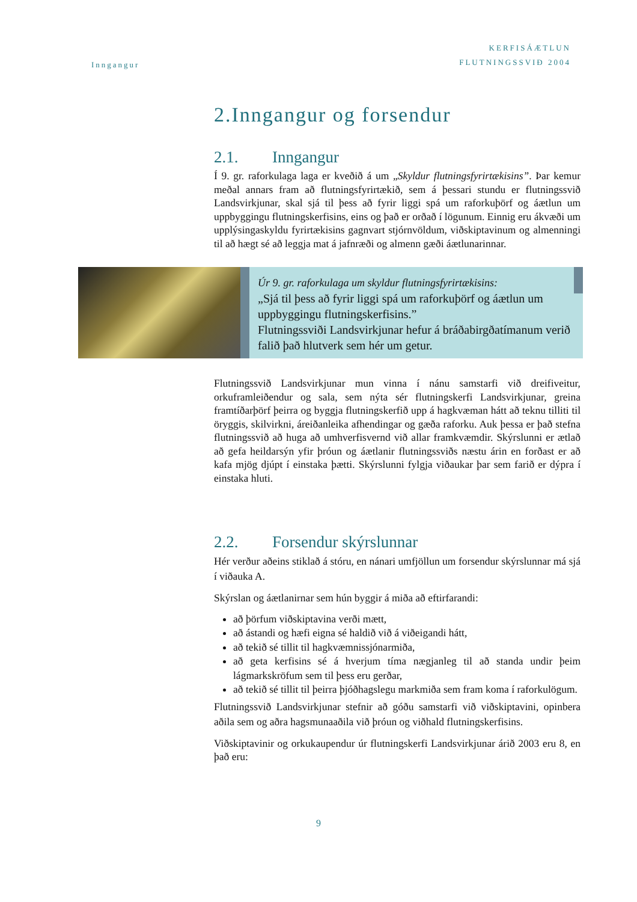Inngangur
KERFISÁÆTLUN
FLUTNINGSSVIÐ 2004
2.Inngangur og forsendur
2.1. Inngangur
Í 9. gr. raforkulaga laga er kveðið á um „Skyldur flutningsfyrirtækisins”. Þar kemur meðal annars fram að flutningsfyrirtækið, sem á þessari stundu er flutningssvið Landsvirkjunar, skal sjá til þess að fyrir liggi spá um raforkuþörf og áætlun um uppbyggingu flutningskerfisins, eins og það er orðað í lögunum. Einnig eru ákvæði um upplýsingaskyldu fyrirtækisins gagnvart stjórnvöldum, viðskiptavinum og almenningi til að hægt sé að leggja mat á jafnræði og almenn gæði áætlunarinnar.
Úr 9. gr. raforkulaga um skyldur flutningsfyrirtækisins:
„Sjá til þess að fyrir liggi spá um raforkuþörf og áætlun um uppbyggingu flutningskerfisins.”
Flutningssviði Landsvirkjunar hefur á bráðabirgðatímanum verið falið það hlutverk sem hér um getur.
Flutningssvið Landsvirkjunar mun vinna í nánu samstarfi við dreifiveitur, orkuframleiðendur og sala, sem nýta sér flutningskerfi Landsvirkjunar, greina framtíðarþörf þeirra og byggja flutningskerfið upp á hagkvæman hátt að teknu tilliti til öryggis, skilvirkni, áreiðanleika afhendingar og gæða raforku. Auk þessa er það stefna flutningssvið að huga að umhverfisvernd við allar framkvæmdir. Skýrslunni er ætlað að gefa heildarsýn yfir þróun og áætlanir flutningssviðs næstu árin en forðast er að kafa mjög djúpt í einstaka þætti. Skýrslunni fylgja viðaukar þar sem farið er dýpra í einstaka hluti.
2.2. Forsendur skýrslunnar
Hér verður aðeins stiklað á stóru, en nánari umfjöllun um forsendur skýrslunnar má sjá í viðauka A.
Skýrslan og áætlanirnar sem hún byggir á miða að eftirfarandi:
að þörfum viðskiptavina verði mætt,
að ástandi og hæfi eigna sé haldið við á viðeigandi hátt,
að tekið sé tillit til hagkvæmnissjónarmiða,
að geta kerfisins sé á hverjum tíma nægjanleg til að standa undir þeim lágmarkskröfum sem til þess eru gerðar,
að tekið sé tillit til þeirra þjóðhagslegu markmiða sem fram koma í raforkulögum.
Flutningssvið Landsvirkjunar stefnir að góðu samstarfi við viðskiptavini, opinbera aðila sem og aðra hagsmunaaðila við þróun og viðhald flutningskerfisins.
Viðskiptavinir og orkukaupendur úr flutningskerfi Landsvirkjunar árið 2003 eru 8, en það eru:
9